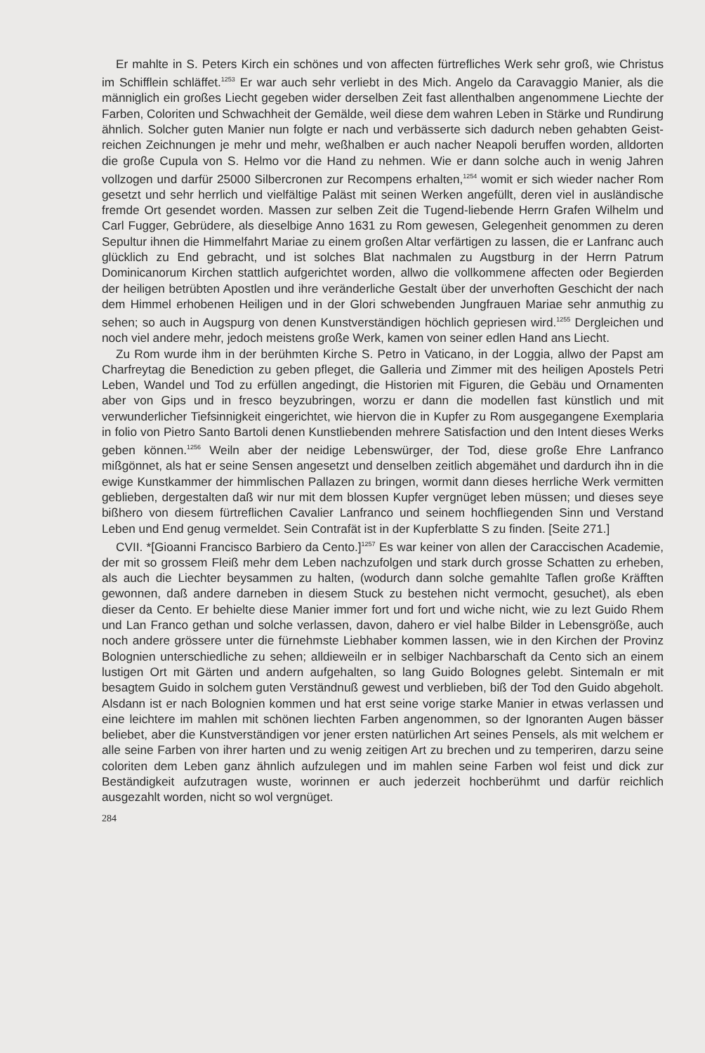Er mahlte in S. Peters Kirch ein schönes und von affecten fürtrefliches Werk sehr groß, wie Christus im Schifflein schläffet.<sup>1253</sup> Er war auch sehr verliebt in des Mich. Angelo da Caravaggio Manier, als die männiglich ein großes Liecht gegeben wider derselben Zeit fast allenthalben angenommene Liechte der Farben, Coloriten und Schwachheit der Gemälde, weil diese dem wahren Leben in Stärke und Rundirung ähnlich. Solcher guten Manier nun folgte er nach und verbässerte sich dadurch neben gehabten Geist-reichen Zeichnungen je mehr und mehr, weßhalben er auch nacher Neapoli beruffen worden, alldorten die große Cupula von S. Helmo vor die Hand zu nehmen. Wie er dann solche auch in wenig Jahren vollzogen und darfür 25000 Silbercronen zur Recompens erhalten,<sup>1254</sup> womit er sich wieder nacher Rom gesetzt und sehr herrlich und vielfältige Paläst mit seinen Werken angefüllt, deren viel in ausländische fremde Ort gesendet worden. Massen zur selben Zeit die Tugend-liebende Herrn Grafen Wilhelm und Carl Fugger, Gebrüdere, als dieselbige Anno 1631 zu Rom gewesen, Gelegenheit genommen zu deren Sepultur ihnen die Himmelfahrt Mariae zu einem großen Altar verfärtigen zu lassen, die er Lanfranc auch glücklich zu End gebracht, und ist solches Blat nachmalen zu Augstburg in der Herrn Patrum Dominicanorum Kirchen stattlich aufgerichtet worden, allwo die vollkommene affecten oder Begierden der heiligen betrübten Apostlen und ihre veränderliche Gestalt über der unverhoften Geschicht der nach dem Himmel erhobenen Heiligen und in der Glori schwebenden Jungfrauen Mariae sehr anmuthig zu sehen; so auch in Augspurg von denen Kunstverständigen höchlich gepriesen wird.<sup>1255</sup> Dergleichen und noch viel andere mehr, jedoch meistens große Werk, kamen von seiner edlen Hand ans Liecht.
Zu Rom wurde ihm in der berühmten Kirche S. Petro in Vaticano, in der Loggia, allwo der Papst am Charfreytag die Benediction zu geben pfleget, die Galleria und Zimmer mit des heiligen Apostels Petri Leben, Wandel und Tod zu erfüllen angedingt, die Historien mit Figuren, die Gebäu und Ornamenten aber von Gips und in fresco beyzubringen, worzu er dann die modellen fast künstlich und mit verwunderlicher Tiefsinnigkeit eingerichtet, wie hiervon die in Kupfer zu Rom ausgegangene Exemplaria in folio von Pietro Santo Bartoli denen Kunstliebenden mehrere Satisfaction und den Intent dieses Werks geben können.<sup>1256</sup> Weiln aber der neidige Lebenswürger, der Tod, diese große Ehre Lanfranco mißgönnet, als hat er seine Sensen angesetzt und denselben zeitlich abgemähet und dardurch ihn in die ewige Kunstkammer der himmlischen Pallazen zu bringen, wormit dann dieses herrliche Werk vermitten geblieben, dergestalten daß wir nur mit dem blossen Kupfer vergnüget leben müssen; und dieses seye bißhero von diesem fürtreflichen Cavalier Lanfranco und seinem hochfliegenden Sinn und Verstand Leben und End genug vermeldet. Sein Contrafät ist in der Kupferblatte S zu finden. [Seite 271.]
CVII. *[Gioanni Francisco Barbiero da Cento.]<sup>1257</sup> Es war keiner von allen der Caraccischen Academie, der mit so grossem Fleiß mehr dem Leben nachzufolgen und stark durch grosse Schatten zu erheben, als auch die Liechter beysammen zu halten, (wodurch dann solche gemahlte Taflen große Kräfften gewonnen, daß andere darneben in diesem Stuck zu bestehen nicht vermocht, gesuchet), als eben dieser da Cento. Er behielte diese Manier immer fort und fort und wiche nicht, wie zu lezt Guido Rhem und Lan Franco gethan und solche verlassen, davon, dahero er viel halbe Bilder in Lebensgröße, auch noch andere grössere unter die fürnehmste Liebhaber kommen lassen, wie in den Kirchen der Provinz Bolognien unterschiedliche zu sehen; alldieweiln er in selbiger Nachbarschaft da Cento sich an einem lustigen Ort mit Gärten und andern aufgehalten, so lang Guido Bolognes gelebt. Sintemaln er mit besagtem Guido in solchem guten Verständnuß gewest und verblieben, biß der Tod den Guido abgeholt. Alsdann ist er nach Bolognien kommen und hat erst seine vorige starke Manier in etwas verlassen und eine leichtere im mahlen mit schönen liechten Farben angenommen, so der Ignoranten Augen bässer beliebet, aber die Kunstverständigen vor jener ersten natürlichen Art seines Pensels, als mit welchem er alle seine Farben von ihrer harten und zu wenig zeitigen Art zu brechen und zu temperiren, darzu seine coloriten dem Leben ganz ähnlich aufzulegen und im mahlen seine Farben wol feist und dick zur Beständigkeit aufzutragen wuste, worinnen er auch jederzeit hochberühmt und darfür reichlich ausgezahlt worden, nicht so wol vergnüget.
284